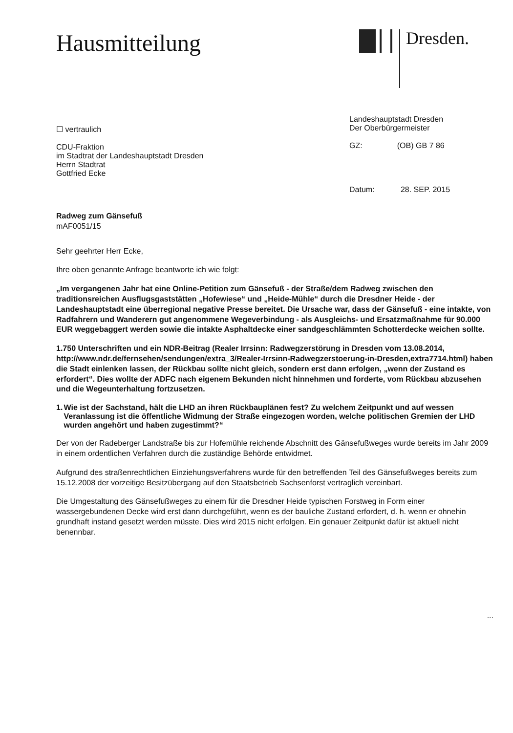Hausmitteilung
Dresden.
☐ vertraulich
CDU-Fraktion
im Stadtrat der Landeshauptstadt Dresden
Herrn Stadtrat
Gottfried Ecke
Landeshauptstadt Dresden
Der Oberbürgermeister
GZ: (OB) GB 7 86
Datum: 28. SEP. 2015
Radweg zum Gänsefuß
mAF0051/15
Sehr geehrter Herr Ecke,
Ihre oben genannte Anfrage beantworte ich wie folgt:
„Im vergangenen Jahr hat eine Online-Petition zum Gänsefuß - der Straße/dem Radweg zwischen den traditionsreichen Ausflugsgaststätten „Hofewiese“ und „Heide-Mühle“ durch die Dresdner Heide - der Landeshauptstadt eine überregional negative Presse bereitet. Die Ursache war, dass der Gänsefuß - eine intakte, von Radfahrern und Wanderern gut angenommene Wegeverbindung - als Ausgleichs- und Ersatzmaßnahme für 90.000 EUR weggebaggert werden sowie die intakte Asphaltdecke einer sandgeschlämmten Schotterdecke weichen sollte.
1.750 Unterschriften und ein NDR-Beitrag (Realer Irrsinn: Radwegzerstörung in Dresden vom 13.08.2014, http://www.ndr.de/fernsehen/sendungen/extra_3/Realer-Irrsinn-Radwegzerstoerung-in-Dresden,extra7714.html) haben die Stadt einlenken lassen, der Rückbau sollte nicht gleich, sondern erst dann erfolgen, „wenn der Zustand es erfordert“. Dies wollte der ADFC nach eigenem Bekunden nicht hinnehmen und forderte, vom Rückbau abzusehen und die Wegeunterhaltung fortzusetzen.
1. Wie ist der Sachstand, hält die LHD an ihren Rückbauplänen fest? Zu welchem Zeitpunkt und auf wessen Veranlassung ist die öffentliche Widmung der Straße eingezogen worden, welche politischen Gremien der LHD wurden angehört und haben zugestimmt?“
Der von der Radeberger Landstraße bis zur Hofemühle reichende Abschnitt des Gänsefußweges wurde bereits im Jahr 2009 in einem ordentlichen Verfahren durch die zuständige Behörde entwidmet.
Aufgrund des straßenrechtlichen Einziehungsverfahrens wurde für den betreffenden Teil des Gänsefußweges bereits zum 15.12.2008 der vorzeitige Besitzübergang auf den Staatsbetrieb Sachsenforst vertraglich vereinbart.
Die Umgestaltung des Gänsefußweges zu einem für die Dresdner Heide typischen Forstweg in Form einer wassergebundenen Decke wird erst dann durchgeführt, wenn es der bauliche Zustand erfordert, d. h. wenn er ohnehin grundhaft instand gesetzt werden müsste. Dies wird 2015 nicht erfolgen. Ein genauer Zeitpunkt dafür ist aktuell nicht benennbar.
...